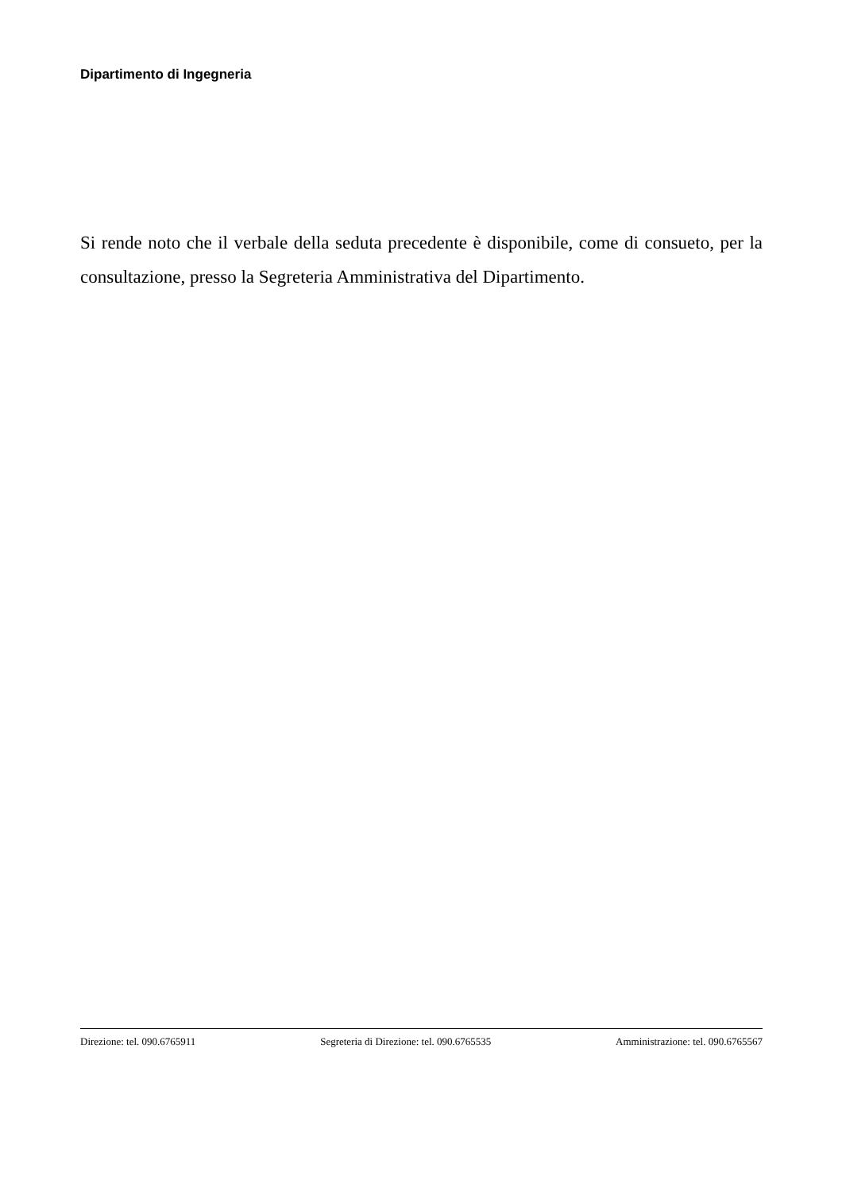Dipartimento di Ingegneria
Si rende noto che il verbale della seduta precedente è disponibile, come di consueto, per la consultazione, presso la Segreteria Amministrativa del Dipartimento.
Direzione: tel. 090.6765911 Segreteria di Direzione: tel. 090.6765535 Amministrazione: tel. 090.6765567